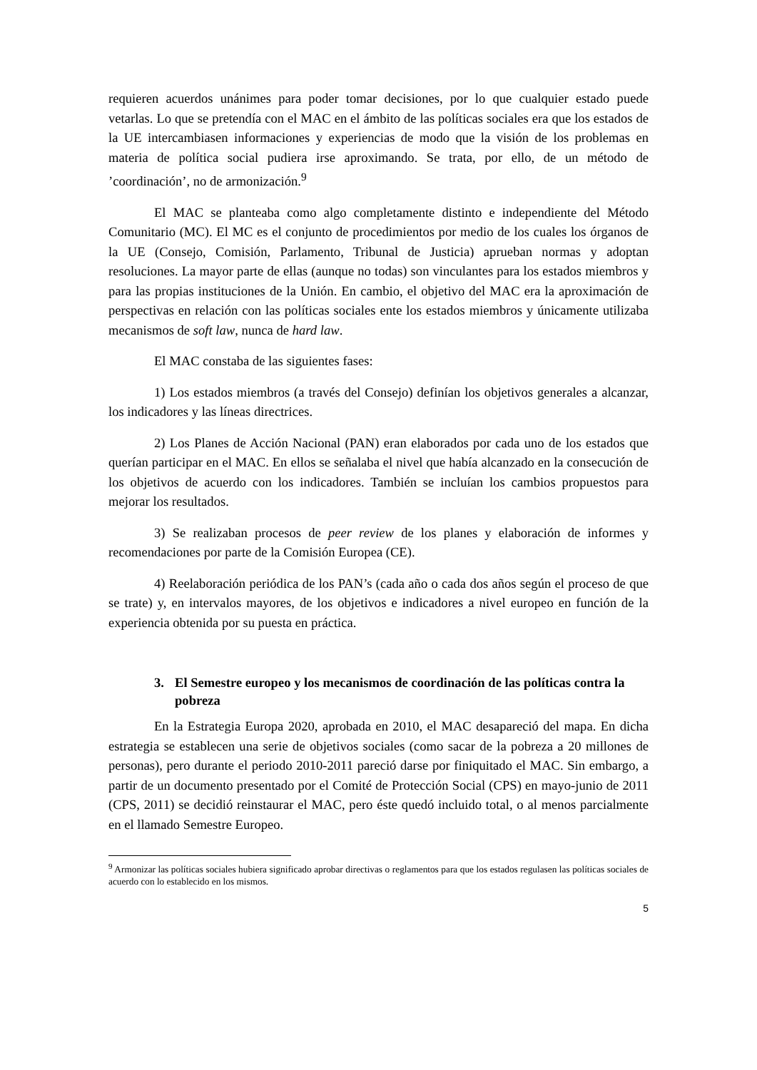requieren acuerdos unánimes para poder tomar decisiones, por lo que cualquier estado puede vetarlas. Lo que se pretendía con el MAC en el ámbito de las políticas sociales era que los estados de la UE intercambiasen informaciones y experiencias de modo que la visión de los problemas en materia de política social pudiera irse aproximando. Se trata, por ello, de un método de ’coordinación’, no de armonización.<sup>9</sup>
El MAC se planteaba como algo completamente distinto e independiente del Método Comunitario (MC). El MC es el conjunto de procedimientos por medio de los cuales los órganos de la UE (Consejo, Comisión, Parlamento, Tribunal de Justicia) aprueban normas y adoptan resoluciones. La mayor parte de ellas (aunque no todas) son vinculantes para los estados miembros y para las propias instituciones de la Unión. En cambio, el objetivo del MAC era la aproximación de perspectivas en relación con las políticas sociales ente los estados miembros y únicamente utilizaba mecanismos de soft law, nunca de hard law.
El MAC constaba de las siguientes fases:
1) Los estados miembros (a través del Consejo) definían los objetivos generales a alcanzar, los indicadores y las líneas directrices.
2) Los Planes de Acción Nacional (PAN) eran elaborados por cada uno de los estados que querían participar en el MAC. En ellos se señalaba el nivel que había alcanzado en la consecución de los objetivos de acuerdo con los indicadores. También se incluían los cambios propuestos para mejorar los resultados.
3) Se realizaban procesos de peer review de los planes y elaboración de informes y recomendaciones por parte de la Comisión Europea (CE).
4) Reelaboración periódica de los PAN’s (cada año o cada dos años según el proceso de que se trate) y, en intervalos mayores, de los objetivos e indicadores a nivel europeo en función de la experiencia obtenida por su puesta en práctica.
3. El Semestre europeo y los mecanismos de coordinación de las políticas contra la pobreza
En la Estrategia Europa 2020, aprobada en 2010, el MAC desapareció del mapa. En dicha estrategia se establecen una serie de objetivos sociales (como sacar de la pobreza a 20 millones de personas), pero durante el periodo 2010-2011 pareció darse por finiquitado el MAC. Sin embargo, a partir de un documento presentado por el Comité de Protección Social (CPS) en mayo-junio de 2011 (CPS, 2011) se decidió reinstaurar el MAC, pero éste quedó incluido total, o al menos parcialmente en el llamado Semestre Europeo.
<sup>9</sup> Armonizar las políticas sociales hubiera significado aprobar directivas o reglamentos para que los estados regulasen las políticas sociales de acuerdo con lo establecido en los mismos.
5